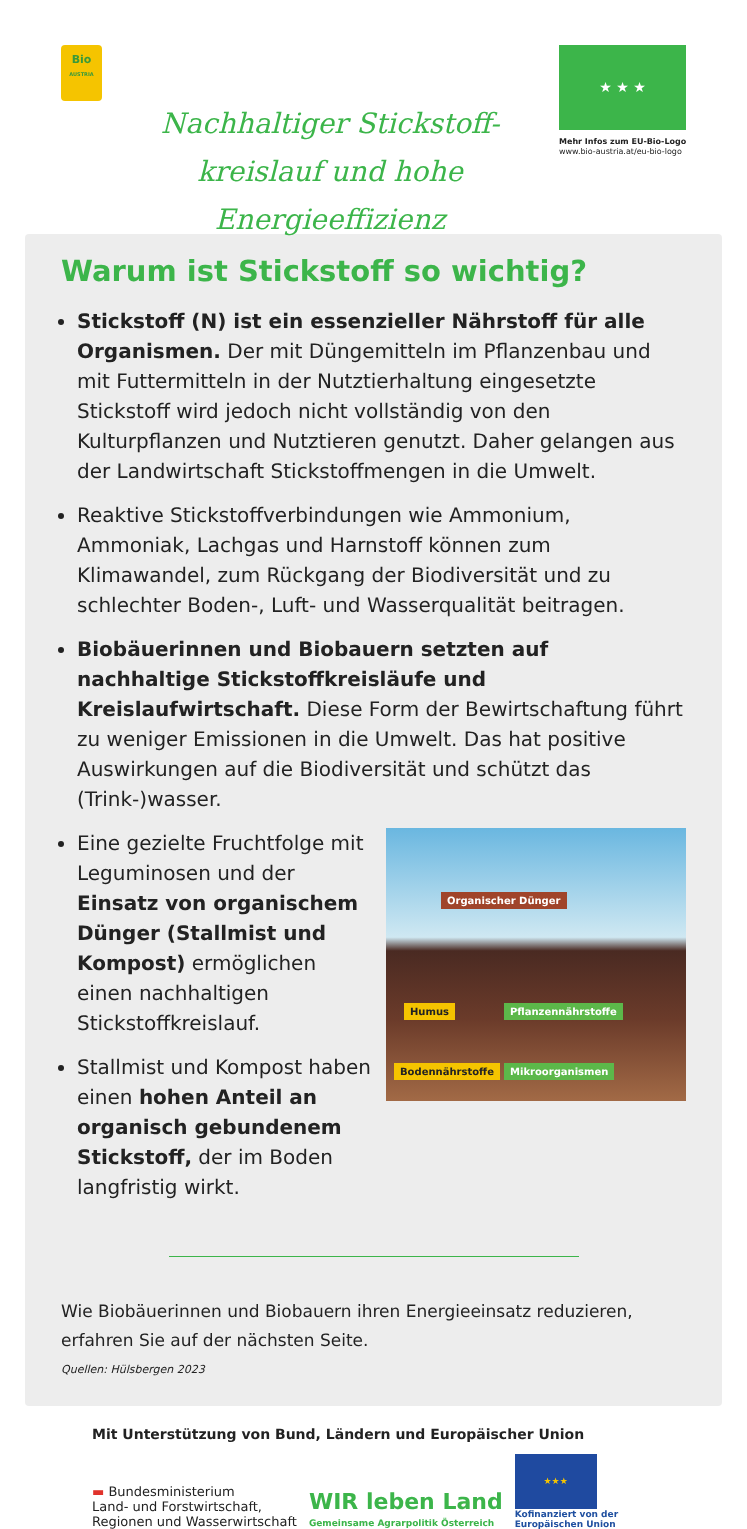Bio
AUSTRIA
Nachhaltiger Stickstoff-
kreislauf und hohe Energieeffizienz
★ ★ ★
Mehr Infos zum EU-Bio-Logo
www.bio-austria.at/eu-bio-logo
Warum ist Stickstoff so wichtig?
Stickstoff (N) ist ein essenzieller Nährstoff für alle Organismen. Der mit Düngemitteln im Pflanzenbau und mit Futtermitteln in der Nutztierhaltung eingesetzte Stickstoff wird jedoch nicht vollständig von den Kulturpflanzen und Nutztieren genutzt. Daher gelangen aus der Landwirtschaft Stickstoffmengen in die Umwelt.
Reaktive Stickstoffverbindungen wie Ammonium, Ammoniak, Lachgas und Harnstoff können zum Klimawandel, zum Rückgang der Biodiversität und zu schlechter Boden-, Luft- und Wasserqualität beitragen.
Biobäuerinnen und Biobauern setzten auf nachhaltige Stickstoffkreisläufe und Kreislaufwirtschaft. Diese Form der Bewirtschaftung führt zu weniger Emissionen in die Umwelt. Das hat positive Auswirkungen auf die Biodiversität und schützt das (Trink-)wasser.
Eine gezielte Fruchtfolge mit Leguminosen und der Einsatz von organischem Dünger (Stallmist und Kompost) ermöglichen einen nachhaltigen Stickstoffkreislauf.
Stallmist und Kompost haben einen hohen Anteil an organisch gebundenem Stickstoff, der im Boden langfristig wirkt.
Organischer Dünger
Humus Pflanzennährstoffe
Bodennährstoffe Mikroorganismen
Wie Biobäuerinnen und Biobauern ihren Energieeinsatz reduzieren, erfahren Sie auf der nächsten Seite.
Quellen: Hülsbergen 2023
Mit Unterstützung von Bund, Ländern und Europäischer Union
▬ Bundesministerium
Land- und Forstwirtschaft,
Regionen und Wasserwirtschaft
WIR leben Land
Gemeinsame Agrarpolitik Österreich
★★★
Kofinanziert von der
Europäischen Union